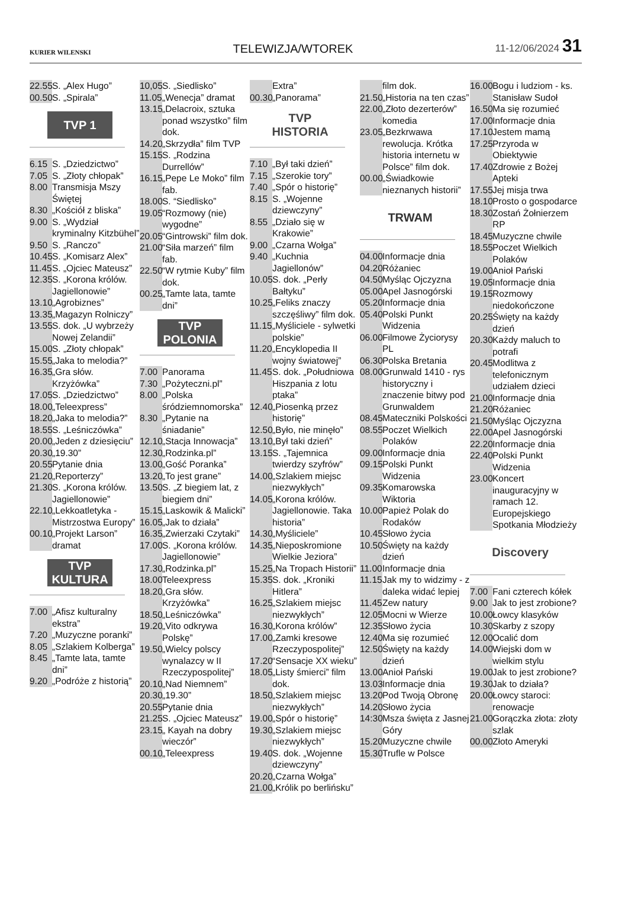KURIER WILENSKI TELEWIZJA/WTOREK 11-12/06/2024 31
22.55 S. „Alex Hugo”
00.50 S. „Spirala”
TVP 1
6.15 S. „Dziedzictwo”
7.05 S. „Złoty chłopak”
8.00 Transmisja Mszy Świętej
8.30 „Kościół z bliska”
9.00 S. „Wydział kryminalny Kitzbühel”
9.50 S. „Ranczo”
10.45 S. „Komisarz Alex”
11.45 S. „Ojciec Mateusz”
12.35 S. „Korona królów. Jagiellonowie”
13.10 „Agrobiznes”
13.35 „Magazyn Rolniczy”
13.55 S. dok. „U wybrzeży Nowej Zelandii”
15.00 S. „Złoty chłopak”
15.55 „Jaka to melodia?”
16.35 „Gra słów. Krzyżówka”
17.05 S. „Dziedzictwo”
18.00 „Teleexpress”
18.20 „Jaka to melodia?”
18.55 S. „Leśniczówka”
20.00 „Jeden z dziesięciu”
20.30 „19.30”
20.55 Pytanie dnia
21.20 „Reporterzy”
21.30 S. „Korona królów. Jagiellonowie”
22.10 „Lekkoatletyka - Mistrzostwa Europy”
00.10 „Projekt Larson” dramat
TVP KULTURA
7.00 „Afisz kulturalny ekstra”
7.20 „Muzyczne poranki”
8.05 „Szlakiem Kolberga”
8.45 „Tamte lata, tamte dni”
9.20 „Podróże z historią”
10,05 S. „Siedlisko”
11.05 „Wenecja” dramat
13.15 „Delacroix, sztuka ponad wszystko” film dok.
14.20 „Skrzydła” film TVP
15.15 S. „Rodzina Durrellów”
16.15 „Pepe Le Moko” film fab.
18.00 S. “Siedlisko”
19.05 “Rozmowy (nie) wygodne”
20.05 “Gintrowski” film dok.
21.00 “Siła marzeń” film fab.
22.50 “W rytmie Kuby” film dok.
00.25 „Tamte lata, tamte dni”
TVP POLONIA
7.00 Panorama
7.30 „Pożyteczni.pl”
8.00 „Polska śródziemnomorska”
8.30 „Pytanie na śniadanie”
12.10 „Stacja Innowacja”
12.30 „Rodzinka.pl”
13.00 „Gość Poranka”
13.20 „To jest grane”
13.50 S. „Z biegiem lat, z biegiem dni”
15.15 „Laskowik & Malicki”
16.05 „Jak to działa”
16.35 „Zwierzaki Czytaki”
17.00 S. „Korona królów. Jagiellonowie”
17.30 „Rodzinka.pl”
18.00 Teleexpress
18.20 „Gra słów. Krzyżówka”
18.50 „Leśniczówka”
19.20 „Vito odkrywa Polskę”
19.50 „Wielcy polscy wynalazcy w II Rzeczypospolitej”
20.10 „Nad Niemnem”
20.30 „19.30”
20.55 Pytanie dnia
21.25 S. „Ojciec Mateusz”
23.15 „ Kayah na dobry wieczór”
00.10 „Teleexpress
Extra”
00.30 „Panorama”
TVP HISTORIA
7.10 „Był taki dzień”
7.15 „Szerokie tory”
7.40 „Spór o historię”
8.15 S. „Wojenne dziewczyny”
8.55 „Działo się w Krakowie”
9.00 „Czarna Wołga”
9.40 „Kuchnia Jagiellonów”
10.05 S. dok. „Perły Bałtyku”
10.25 „Feliks znaczy szczęśliwy” film dok.
11.15 „Myśliciele - sylwetki polskie”
11.20 „Encyklopedia II wojny światowej”
11.45 S. dok. „Południowa Hiszpania z lotu ptaka”
12.40 „Piosenką przez historię”
12.50 „Było, nie minęło”
13.10 „Był taki dzień”
13.15 S. „Tajemnica twierdzy szyfrów”
14.00 „Szlakiem miejsc niezwykłych”
14.05 „Korona królów. Jagiellonowie. Taka historia”
14.30 „Myśliciele”
14.35 „Nieposkromione Wielkie Jeziora”
15.25 „Na Tropach Historii”
15.35 S. dok. „Kroniki Hitlera”
16.25 „Szlakiem miejsc niezwykłych”
16.30 „Korona królów”
17.00 „Zamki kresowe Rzeczypospolitej”
17.20 “Sensacje XX wieku”
18.05 „Listy śmierci” film dok.
18.50 „Szlakiem miejsc niezwykłych”
19.00 „Spór o historię”
19.30 „Szlakiem miejsc niezwykłych”
19.40 S. dok. „Wojenne dziewczyny”
20.20 „Czarna Wołga”
21.00 „Królik po berlińsku”
film dok.
21.50 „Historia na ten czas”
22.00 „Złoto dezerterów” komedia
23.05 „Bezkrwawa rewolucja. Krótka historia internetu w Polsce” film dok.
00.00 „Świadkowie nieznanych historii”
TRWAM
04.00 Informacje dnia
04.20 Różaniec
04.50 Myśląc Ojczyzna
05.00 Apel Jasnogórski
05.20 Informacje dnia
05.40 Polski Punkt Widzenia
06.00 Filmowe Życiorysy PL
06.30 Polska Bretania
08.00 Grunwald 1410 - rys historyczny i znaczenie bitwy pod Grunwaldem
08.45 Mateczniki Polskości
08.55 Poczet Wielkich Polaków
09.00 Informacje dnia
09.15 Polski Punkt Widzenia
09.35 Komarowska Wiktoria
10.00 Papież Polak do Rodaków
10.45 Słowo życia
10.50 Święty na każdy dzień
11.00 Informacje dnia
11.15 Jak my to widzimy - z daleka widać lepiej
11.45 Zew natury
12.05 Mocni w Wierze
12.35 Słowo życia
12.40 Ma się rozumieć
12.50 Święty na każdy dzień
13.00 Anioł Pański
13.03 Informacje dnia
13.20 Pod Twoją Obronę
14.20 Słowo życia
14:30 Msza święta z Jasnej Góry
15.20 Muzyczne chwile
15.30 Trufle w Polsce
16.00 Bogu i ludziom - ks. Stanisław Sudoł
16.50 Ma się rozumieć
17.00 Informacje dnia
17.10 Jestem mamą
17.25 Przyroda w Obiektywie
17.40 Zdrowie z Bożej Apteki
17.55 Jej misja trwa
18.10 Prosto o gospodarce
18.30 Zostań Żołnierzem RP
18.45 Muzyczne chwile
18.55 Poczet Wielkich Polaków
19.00 Anioł Pański
19.05 Informacje dnia
19.15 Rozmowy niedokończone
20.25 Święty na każdy dzień
20.30 Każdy maluch to potrafi
20.45 Modlitwa z telefonicznym udziałem dzieci
21.00 Informacje dnia
21.20 Różaniec
21.50 Myśląc Ojczyzna
22.00 Apel Jasnogórski
22.20 Informacje dnia
22.40 Polski Punkt Widzenia
23.00 Koncert inauguracyjny w ramach 12. Europejskiego Spotkania Młodzieży
Discovery
7.00 Fani czterech kółek
9.00 Jak to jest zrobione?
10.00 Łowcy klasyków
10.30 Skarby z szopy
12.00 Ocalić dom
14.00 Wiejski dom w wielkim stylu
19.00 Jak to jest zrobione?
19.30 Jak to działa?
20.00 Łowcy staroci: renowacje
21.00 Gorączka złota: złoty szlak
00.00 Złoto Ameryki